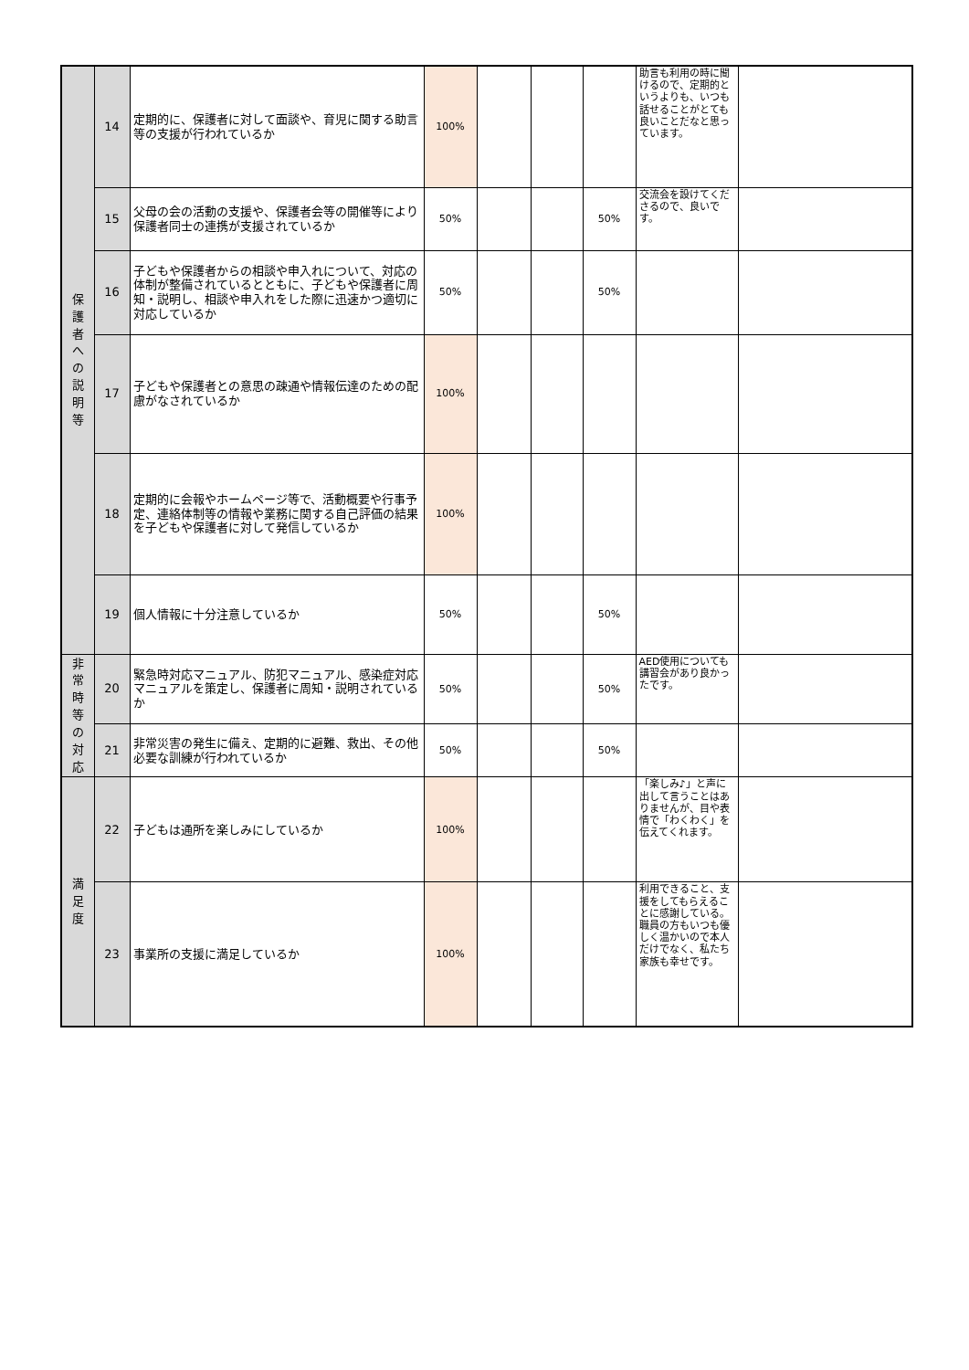| 保 護 者 へ の 説 明 等 | 14 | 定期的に、保護者に対して面談や、育児に関する助言等の支援が行われているか | 100% | | | | 助言も利用の時に聞けるので、定期的というよりも、いつも話せることがとても良いことだなと思っています。 | |
| | 15 | 父母の会の活動の支援や、保護者会等の開催等により保護者同士の連携が支援されているか | 50% | | | 50% | 交流会を設けてくださるので、良いです。 | |
| | 16 | 子どもや保護者からの相談や申入れについて、対応の体制が整備されているとともに、子どもや保護者に周知・説明し、相談や申入れをした際に迅速かつ適切に対応しているか | 50% | | | 50% | | |
| | 17 | 子どもや保護者との意思の疎通や情報伝達のための配慮がなされているか | 100% | | | | | |
| | 18 | 定期的に会報やホームページ等で、活動概要や行事予定、連絡体制等の情報や業務に関する自己評価の結果を子どもや保護者に対して発信しているか | 100% | | | | | |
| | 19 | 個人情報に十分注意しているか | 50% | | | 50% | | |
| 非 常 時 等 の 対 応 | 20 | 緊急時対応マニュアル、防犯マニュアル、感染症対応マニュアルを策定し、保護者に周知・説明されているか | 50% | | | 50% | AED使用についても講習会があり良かったです。 | |
| | 21 | 非常災害の発生に備え、定期的に避難、救出、その他必要な訓練が行われているか | 50% | | | 50% | | |
| 満 足 度 | 22 | 子どもは通所を楽しみにしているか | 100% | | | | 「楽しみ♪」と声に出して言うことはありませんが、目や表情で「わくわく」を伝えてくれます。 | |
| | 23 | 事業所の支援に満足しているか | 100% | | | | 利用できること、支援をしてもらえることに感謝している。職員の方もいつも優しく温かいので本人だけでなく、私たち家族も幸せです。 | |